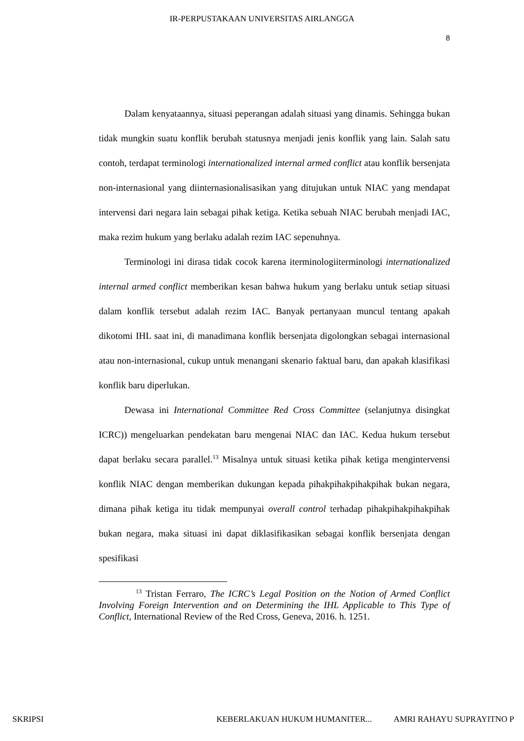IR-PERPUSTAKAAN UNIVERSITAS AIRLANGGA
8
Dalam kenyataannya, situasi peperangan adalah situasi yang dinamis. Sehingga bukan tidak mungkin suatu konflik berubah statusnya menjadi jenis konflik yang lain. Salah satu contoh, terdapat terminologi internationalized internal armed conflict atau konflik bersenjata non-internasional yang diinternasionalisasikan yang ditujukan untuk NIAC yang mendapat intervensi dari negara lain sebagai pihak ketiga. Ketika sebuah NIAC berubah menjadi IAC, maka rezim hukum yang berlaku adalah rezim IAC sepenuhnya.
Terminologi ini dirasa tidak cocok karena iterminologiiterminologi internationalized internal armed conflict memberikan kesan bahwa hukum yang berlaku untuk setiap situasi dalam konflik tersebut adalah rezim IAC. Banyak pertanyaan muncul tentang apakah dikotomi IHL saat ini, di manadimana konflik bersenjata digolongkan sebagai internasional atau non-internasional, cukup untuk menangani skenario faktual baru, dan apakah klasifikasi konflik baru diperlukan.
Dewasa ini International Committee Red Cross Committee (selanjutnya disingkat ICRC)) mengeluarkan pendekatan baru mengenai NIAC dan IAC. Kedua hukum tersebut dapat berlaku secara parallel.<sup>13</sup> Misalnya untuk situasi ketika pihak ketiga mengintervensi konflik NIAC dengan memberikan dukungan kepada pihakpihakpihakpihak bukan negara, dimana pihak ketiga itu tidak mempunyai overall control terhadap pihakpihakpihakpihak bukan negara, maka situasi ini dapat diklasifikasikan sebagai konflik bersenjata dengan spesifikasi
<sup>13</sup> Tristan Ferraro, The ICRC’s Legal Position on the Notion of Armed Conflict Involving Foreign Intervention and on Determining the IHL Applicable to This Type of Conflict, International Review of the Red Cross, Geneva, 2016. h. 1251.
SKRIPSI KEBERLAKUAN HUKUM HUMANITER... AMRI RAHAYU SUPRAYITNO P